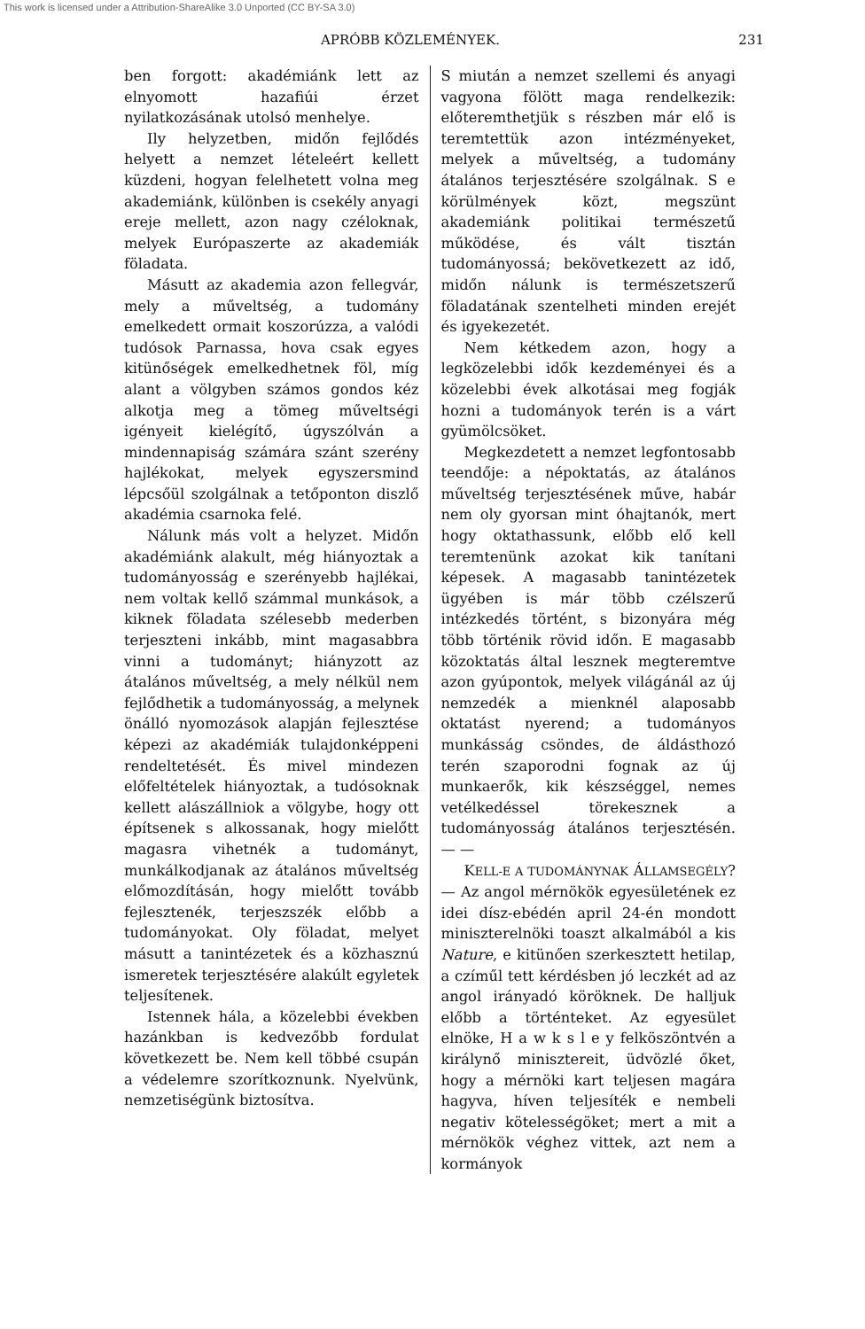This work is licensed under a Attribution-ShareAlike 3.0 Unported (CC BY-SA 3.0)
APRÓBB KÖZLEMÉNYEK. 231
ben forgott: akadémiánk lett az elnyomott hazafiúi érzet nyilatkozásának utolsó menhelye.
Ily helyzetben, midőn fejlődés helyett a nemzet lételeért kellett küzdeni, hogyan felelhetett volna meg akademiánk, különben is csekély anyagi ereje mellett, azon nagy czéloknak, melyek Európaszerte az akademiák föladata.
Másutt az akademia azon fellegvár, mely a műveltség, a tudomány emelkedett ormait koszorúzza, a valódi tudósok Parnassa, hova csak egyes kitünőségek emelkedhetnek föl, míg alant a völgyben számos gondos kéz alkotja meg a tömeg műveltségi igényeit kielégítő, úgyszólván a mindennapiság számára szánt szerény hajlékokat, melyek egyszersmind lépcsőül szolgálnak a tetőponton diszlő akadémia csarnoka felé.
Nálunk más volt a helyzet. Midőn akadémiánk alakult, még hiányoztak a tudományosság e szerényebb hajlékai, nem voltak kellő számmal munkások, a kiknek föladata szélesebb mederben terjeszteni inkább, mint magasabbra vinni a tudományt; hiányzott az átalános műveltség, a mely nélkül nem fejlődhetik a tudományosság, a melynek önálló nyomozások alapján fejlesztése képezi az akadémiák tulajdonképpeni rendeltetését. És mivel mindezen előfeltételek hiányoztak, a tudósoknak kellett alászállniok a völgybe, hogy ott építsenek s alkossanak, hogy mielőtt magasra vihetnék a tudományt, munkálkodjanak az átalános műveltség előmozdításán, hogy mielőtt tovább fejlesztenék, terjeszszék előbb a tudományokat. Oly föladat, melyet másutt a tanintézetek és a közhasznú ismeretek terjesztésére alakúlt egyletek teljesítenek.
Istennek hála, a közelebbi években hazánkban is kedvezőbb fordulat következett be. Nem kell többé csupán a védelemre szorítkoznunk. Nyelvünk, nemzetiségünk biztosítva.
S miután a nemzet szellemi és anyagi vagyona fölött maga rendelkezik: előteremthetjük s részben már elő is teremtettük azon intézményeket, melyek a műveltség, a tudomány átalános terjesztésére szolgálnak. S e körülmények közt, megszünt akademiánk politikai természetű működése, és vált tisztán tudományossá; bekövetkezett az idő, midőn nálunk is természetszerű föladatának szentelheti minden erejét és igyekezetét.
Nem kétkedem azon, hogy a legközelebbi idők kezdeményei és a közelebbi évek alkotásai meg fogják hozni a tudományok terén is a várt gyümölcsöket.
Megkezdetett a nemzet legfontosabb teendője: a népoktatás, az átalános műveltség terjesztésének műve, habár nem oly gyorsan mint óhajtanók, mert hogy oktathassunk, előbb elő kell teremtenünk azokat kik tanítani képesek. A magasabb tanintézetek ügyében is már több czélszerű intézkedés történt, s bizonyára még több történik rövid időn. E magasabb közoktatás által lesznek megteremtve azon gyúpontok, melyek világánál az új nemzedék a mienknél alaposabb oktatást nyerend; a tudományos munkásság csöndes, de áldásthozó terén szaporodni fognak az új munkaerők, kik készséggel, nemes vetélkedéssel törekesznek a tudományosság átalános terjesztésén. — —
KELL-E A TUDOMÁNYNAK ÁLLAMSEGÉLY? — Az angol mérnökök egyesületének ez idei dísz-ebédén april 24-én mondott miniszterelnöki toaszt alkalmából a kis Nature, e kitünően szerkesztett hetilap, a czíműl tett kérdésben jó leczkét ad az angol irányadó köröknek. De halljuk előbb a történteket. Az egyesület elnöke, H a w k s l e y felköszöntvén a királynő minisztereit, üdvözlé őket, hogy a mérnöki kart teljesen magára hagyva, híven teljesíték e nembeli negativ kötelességöket; mert a mit a mérnökök véghez vittek, azt nem a kormányok